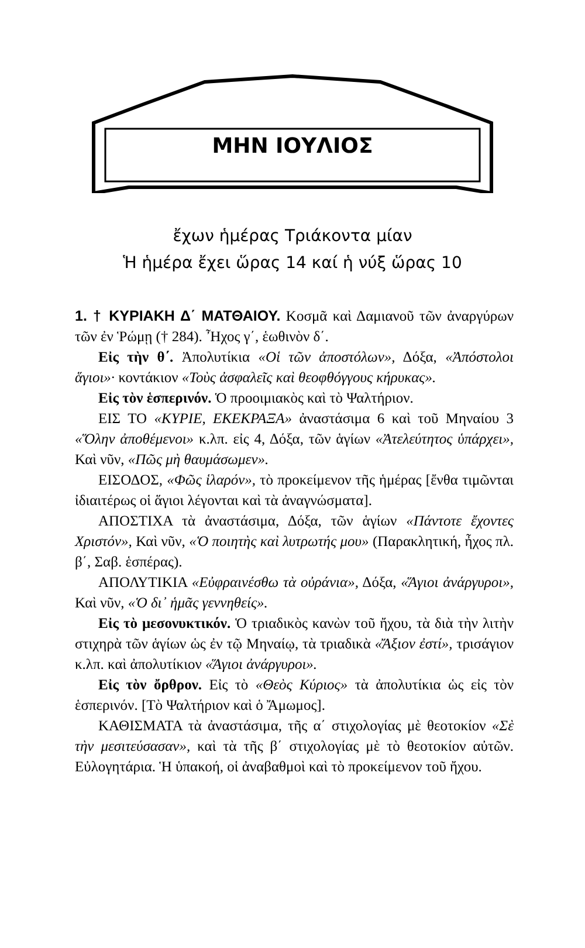ΜΗΝ ΙΟΥΛΙΟΣ
ἔχων ἡμέρας Τριάκοντα μίαν
Ἡ ἡμέρα ἔχει ὥρας 14 καί ἡ νύξ ὥρας 10
1. † ΚΥΡΙΑΚΗ Δ΄ ΜΑΤΘΑΙΟΥ. Κοσμᾶ καὶ Δαμιανοῦ τῶν ἀναργύρων τῶν ἐν Ῥώμῃ († 284). Ἦχος γ΄, ἑωθινὸν δ΄.
Εἰς τὴν θ΄. Ἀπολυτίκια «Οἱ τῶν ἀποστόλων», Δόξα, «Ἀπόστολοι ἅγιοι»· κοντάκιον «Τοὺς ἀσφαλεῖς καὶ θεοφθόγγους κήρυκας».
Εἰς τὸν ἑσπερινόν. Ὁ προοιμιακὸς καὶ τὸ Ψαλτήριον.
ΕΙΣ ΤΟ «ΚΥΡΙΕ, ΕΚΕΚΡΑΞΑ» ἀναστάσιμα 6 καὶ τοῦ Μηναίου 3 «Ὅλην ἀποθέμενοι» κ.λπ. εἰς 4, Δόξα, τῶν ἁγίων «Ἀτελεύτητος ὑπάρχει», Καὶ νῦν, «Πῶς μὴ θαυμάσωμεν».
ΕΙΣΟΔΟΣ, «Φῶς ἱλαρόν», τὸ προκείμενον τῆς ἡμέρας [ἔνθα τιμῶνται ἰδιαιτέρως οἱ ἅγιοι λέγονται καὶ τὰ ἀναγνώσματα].
ΑΠΟΣΤΙΧΑ τὰ ἀναστάσιμα, Δόξα, τῶν ἁγίων «Πάντοτε ἔχοντες Χριστόν», Καὶ νῦν, «Ὁ ποιητὴς καὶ λυτρωτής μου» (Παρακλητική, ἦχος πλ. β΄, Σαβ. ἑσπέρας).
ΑΠΟΛΥΤΙΚΙΑ «Εὐφραινέσθω τὰ οὐράνια», Δόξα, «Ἅγιοι ἀνάργυροι», Καὶ νῦν, «Ὁ δι᾽ ἡμᾶς γεννηθείς».
Εἰς τὸ μεσονυκτικόν. Ὁ τριαδικὸς κανὼν τοῦ ἤχου, τὰ διὰ τὴν λιτὴν στιχηρὰ τῶν ἁγίων ὡς ἐν τῷ Μηναίῳ, τὰ τριαδικὰ «Ἄξιον ἐστί», τρισάγιον κ.λπ. καὶ ἀπολυτίκιον «Ἅγιοι ἀνάργυροι».
Εἰς τὸν ὄρθρον. Εἰς τὸ «Θεὸς Κύριος» τὰ ἀπολυτίκια ὡς εἰς τὸν ἑσπερινόν. [Τὸ Ψαλτήριον καὶ ὁ Ἄμωμος].
ΚΑΘΙΣΜΑΤΑ τὰ ἀναστάσιμα, τῆς α΄ στιχολογίας μὲ θεοτοκίον «Σὲ τὴν μεσιτεύσασαν», καὶ τὰ τῆς β΄ στιχολογίας μὲ τὸ θεοτοκίον αὐτῶν. Εὐλογητάρια. Ἡ ὑπακοή, οἱ ἀναβαθμοὶ καὶ τὸ προκείμενον τοῦ ἤχου.